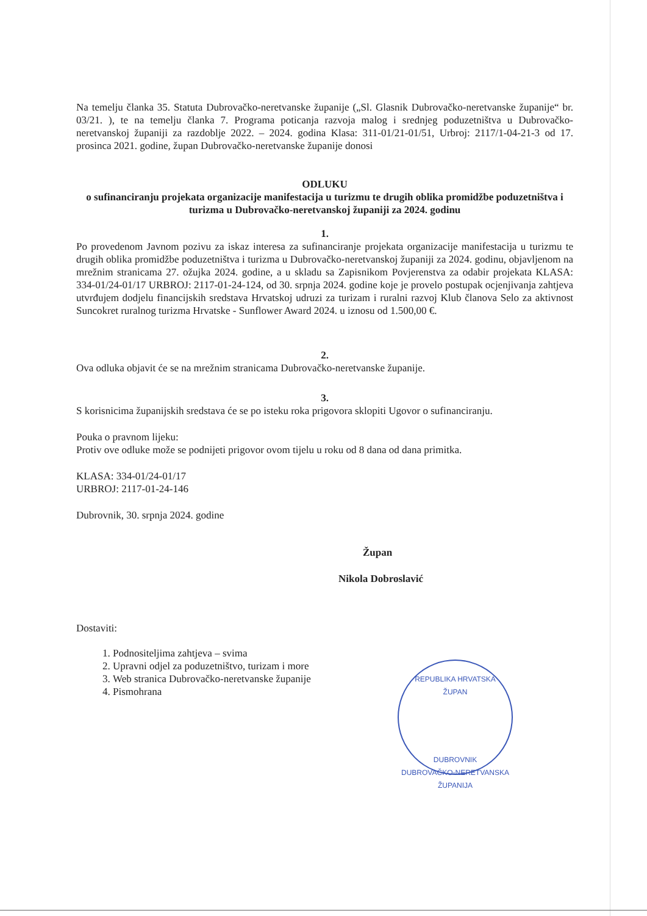Na temelju članka 35. Statuta Dubrovačko-neretvanske županije („Sl. Glasnik Dubrovačko-neretvanske županije“ br. 03/21. ), te na temelju članka 7. Programa poticanja razvoja malog i srednjeg poduzetništva u Dubrovačko-neretvanskoj županiji za razdoblje 2022. – 2024. godina Klasa: 311-01/21-01/51, Urbroj: 2117/1-04-21-3 od 17. prosinca 2021. godine, župan Dubrovačko-neretvanske županije donosi
ODLUKU
o sufinanciranju projekata organizacije manifestacija u turizmu te drugih oblika promidžbe poduzetništva i turizma u Dubrovačko-neretvanskoj županiji za 2024. godinu
1.
Po provedenom Javnom pozivu za iskaz interesa za sufinanciranje projekata organizacije manifestacija u turizmu te drugih oblika promidžbe poduzetništva i turizma u Dubrovačko-neretvanskoj županiji za 2024. godinu, objavljenom na mrežnim stranicama 27. ožujka 2024. godine, a u skladu sa Zapisnikom Povjerenstva za odabir projekata KLASA: 334-01/24-01/17 URBROJ: 2117-01-24-124, od 30. srpnja 2024. godine koje je provelo postupak ocjenjivanja zahtjeva utvrđujem dodjelu financijskih sredstava Hrvatskoj udruzi za turizam i ruralni razvoj Klub članova Selo za aktivnost Suncokret ruralnog turizma Hrvatske - Sunflower Award 2024. u iznosu od 1.500,00 €.
2.
Ova odluka objavit će se na mrežnim stranicama Dubrovačko-neretvanske županije.
3.
S korisnicima županijskih sredstava će se po isteku roka prigovora sklopiti Ugovor o sufinanciranju.
Pouka o pravnom lijeku:
Protiv ove odluke može se podnijeti prigovor ovom tijelu u roku od 8 dana od dana primitka.
KLASA: 334-01/24-01/17
URBROJ: 2117-01-24-146
Dubrovnik, 30. srpnja 2024. godine
Župan
Nikola Dobroslavić
Dostaviti:
1. Podnositeljima zahtjeva – svima
2. Upravni odjel za poduzetništvo, turizam i more
3. Web stranica Dubrovačko-neretvanske županije
4. Pismohrana
REPUBLIKA HRVATSKA
ŽUPAN
DUBROVNIK
DUBROVAČKO-NERETVANSKA ŽUPANIJA